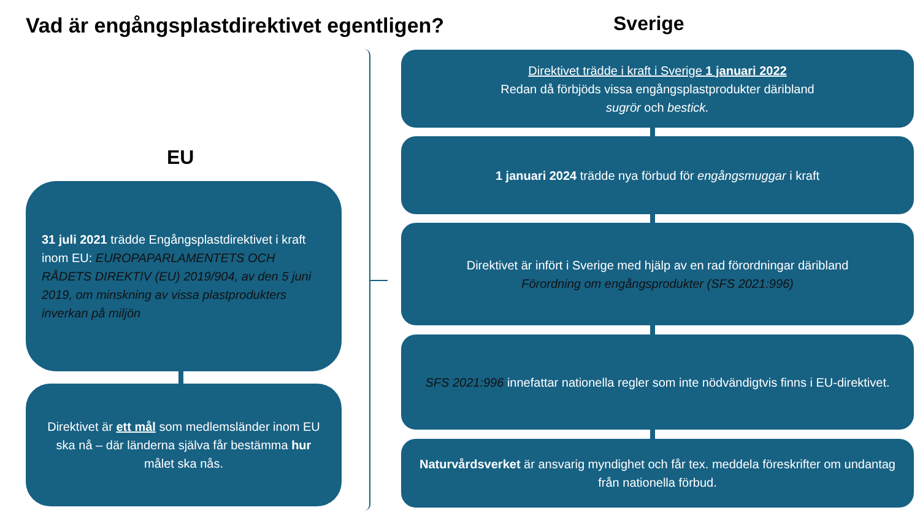Vad är engångsplastdirektivet egentligen?
Sverige
EU
31 juli 2021 trädde Engångsplastdirektivet i kraft inom EU: EUROPAPARLAMENTETS OCH RÅDETS DIREKTIV (EU) 2019/904, av den 5 juni 2019, om minskning av vissa plastprodukters inverkan på miljön
Direktivet är ett mål som medlemsländer inom EU ska nå – där länderna själva får bestämma hur målet ska nås.
Direktivet trädde i kraft i Sverige 1 januari 2022
Redan då förbjöds vissa engångsplastprodukter däribland
sugrör och bestick.
1 januari 2024 trädde nya förbud för engångsmuggar i kraft
Direktivet är infört i Sverige med hjälp av en rad förordningar däribland
Förordning om engångsprodukter (SFS 2021:996)
SFS 2021:996 innefattar nationella regler som inte nödvändigtvis finns i EU-direktivet.
Naturvårdsverket är ansvarig myndighet och får tex. meddela föreskrifter om undantag från nationella förbud.